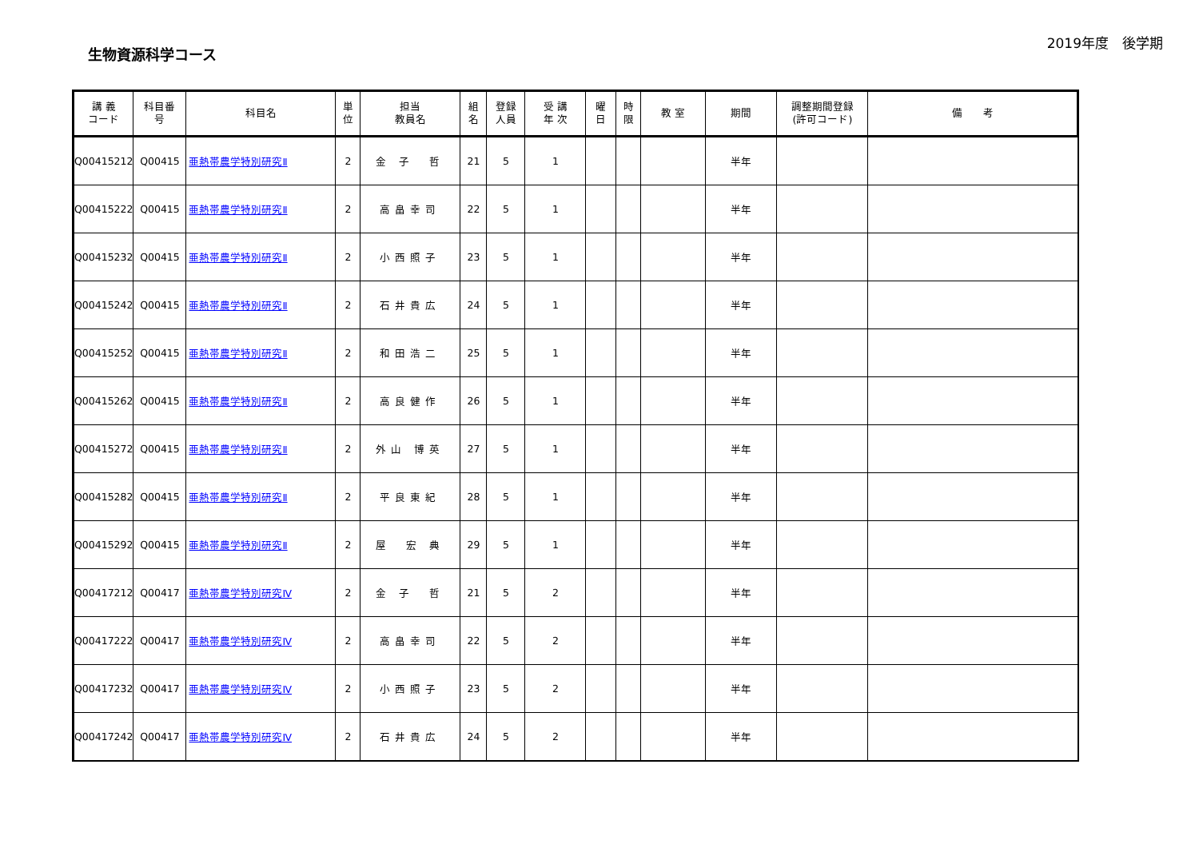生物資源科学コース
2019年度　後学期
| 講 義 コード | 科目番 号 | 科目名 | 単 位 | 担当 教員名 | 組 名 | 登録 人員 | 受 講 年 次 | 曜 日 | 時 限 | 教 室 | 期間 | 調整期間登録 (許可コード) | 備 考 |
| --- | --- | --- | --- | --- | --- | --- | --- | --- | --- | --- | --- | --- | --- |
| Q00415212 | Q00415 | 亜熱帯農学特別研究Ⅱ | 2 | 金 子 哲 | 21 | 5 | 1 | | | | 半年 | | |
| Q00415222 | Q00415 | 亜熱帯農学特別研究Ⅱ | 2 | 高畠幸司 | 22 | 5 | 1 | | | | 半年 | | |
| Q00415232 | Q00415 | 亜熱帯農学特別研究Ⅱ | 2 | 小西照子 | 23 | 5 | 1 | | | | 半年 | | |
| Q00415242 | Q00415 | 亜熱帯農学特別研究Ⅱ | 2 | 石井貴広 | 24 | 5 | 1 | | | | 半年 | | |
| Q00415252 | Q00415 | 亜熱帯農学特別研究Ⅱ | 2 | 和田浩二 | 25 | 5 | 1 | | | | 半年 | | |
| Q00415262 | Q00415 | 亜熱帯農学特別研究Ⅱ | 2 | 高良健作 | 26 | 5 | 1 | | | | 半年 | | |
| Q00415272 | Q00415 | 亜熱帯農学特別研究Ⅱ | 2 | 外山 博英 | 27 | 5 | 1 | | | | 半年 | | |
| Q00415282 | Q00415 | 亜熱帯農学特別研究Ⅱ | 2 | 平良東紀 | 28 | 5 | 1 | | | | 半年 | | |
| Q00415292 | Q00415 | 亜熱帯農学特別研究Ⅱ | 2 | 屋 宏 典 | 29 | 5 | 1 | | | | 半年 | | |
| Q00417212 | Q00417 | 亜熱帯農学特別研究Ⅳ | 2 | 金 子 哲 | 21 | 5 | 2 | | | | 半年 | | |
| Q00417222 | Q00417 | 亜熱帯農学特別研究Ⅳ | 2 | 高畠幸司 | 22 | 5 | 2 | | | | 半年 | | |
| Q00417232 | Q00417 | 亜熱帯農学特別研究Ⅳ | 2 | 小西照子 | 23 | 5 | 2 | | | | 半年 | | |
| Q00417242 | Q00417 | 亜熱帯農学特別研究Ⅳ | 2 | 石井貴広 | 24 | 5 | 2 | | | | 半年 | | |